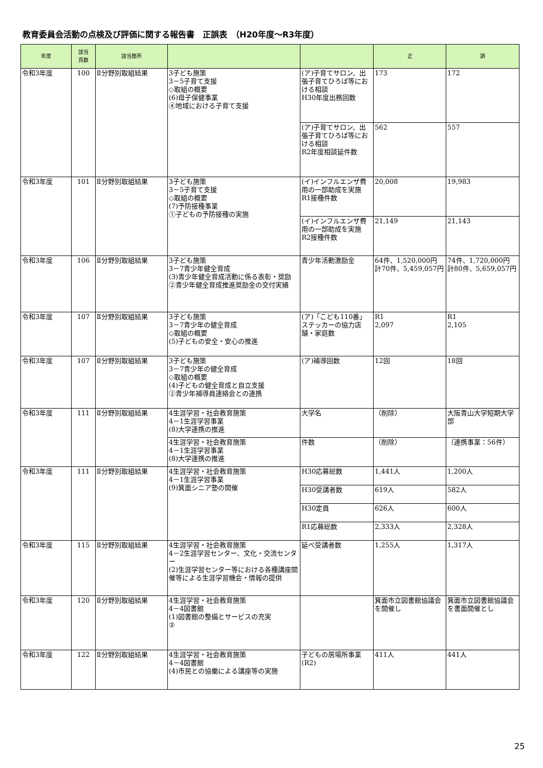教育委員会活動の点検及び評価に関する報告書　正誤表　（H20年度～R3年度）
| 年度 | 該当 頁数 | 該当箇所 | | | 正 | 誤 |
| --- | --- | --- | --- | --- | --- | --- |
| 令和3年度 | 100 | Ⅱ分野別取組結果 | 3子ども施策 3－5子育て支援 ◇取組の概要 (6)母子保健事業 ④地域における子育て支援 | (ア)子育てサロン、出張子育てひろば等における相談 H30年度出務回数 | 173 | 172 |
| | | | | (ア)子育てサロン、出張子育てひろば等における相談 R2年度相談延件数 | 562 | 557 |
| 令和3年度 | 101 | Ⅱ分野別取組結果 | 3子ども施策 3－5子育て支援 ◇取組の概要 (7)予防接種事業 ①子どもの予防接種の実施 | (イ)インフルエンザ費用の一部助成を実施 R1接種件数 | 20,008 | 19,983 |
| | | | | (イ)インフルエンザ費用の一部助成を実施 R2接種件数 | 21,149 | 21,143 |
| 令和3年度 | 106 | Ⅱ分野別取組結果 | 3子ども施策 3－7青少年健全育成 (3)青少年健全育成活動に係る表彰・奨励 ②青少年健全育成推進奨励金の交付実績 | 青少年活動激励金 | 64件、1,520,000円 計70件、5,459,057円 | 74件、1,720,000円 計80件、5,659,057円 |
| 令和3年度 | 107 | Ⅱ分野別取組結果 | 3子ども施策 3－7青少年の健全育成 ◇取組の概要 (5)子どもの安全・安心の推進 | (ア)「こども110番」ステッカーの協力店舗・家庭数 | R1 2,097 | R1 2,105 |
| 令和3年度 | 107 | Ⅱ分野別取組結果 | 3子ども施策 3－7青少年の健全育成 ◇取組の概要 (4)子どもの健全育成と自立支援 ②青少年補導員連絡会との連携 | (ア)補導回数 | 12回 | 18回 |
| 令和3年度 | 111 | Ⅱ分野別取組結果 | 4生涯学習・社会教育施策 4－1生涯学習事業 (8)大学連携の推進 | 大学名 | （削除） | 大阪青山大学短期大学部 |
| | | | 4生涯学習・社会教育施策 4－1生涯学習事業 (8)大学連携の推進 | 件数 | （削除） | （連携事業：56件） |
| 令和3年度 | 111 | Ⅱ分野別取組結果 | 4生涯学習・社会教育施策 4－1生涯学習事業 (9)箕面シニア塾の開催 | H30応募総数 | 1,441人 | 1,200人 |
| | | | | H30受講者数 | 619人 | 582人 |
| | | | | H30定員 | 626人 | 600人 |
| | | | | R1応募総数 | 2,333人 | 2,328人 |
| 令和3年度 | 115 | Ⅱ分野別取組結果 | 4生涯学習・社会教育施策 4－2生涯学習センター、文化・交流センター (2)生涯学習センター等における各種講座開催等による生涯学習機会・情報の提供 | 延べ受講者数 | 1,255人 | 1,317人 |
| 令和3年度 | 120 | Ⅱ分野別取組結果 | 4生涯学習・社会教育施策 4－4図書館 (1)図書館の整備とサービスの充実 ② | | 箕面市立図書館協議会を開催し | 箕面市立図書館協議会を書面開催とし |
| 令和3年度 | 122 | Ⅱ分野別取組結果 | 4生涯学習・社会教育施策 4－4図書館 (4)市民との協働による講座等の実施 | 子どもの居場所事業(R2) | 411人 | 441人 |
25